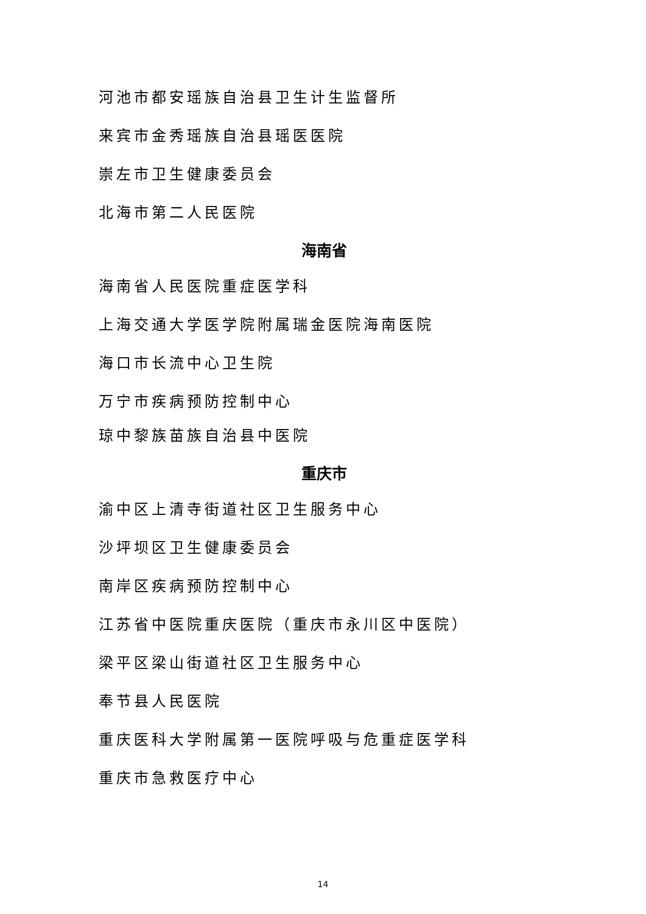河池市都安瑶族自治县卫生计生监督所
来宾市金秀瑶族自治县瑶医医院
崇左市卫生健康委员会
北海市第二人民医院
海南省
海南省人民医院重症医学科
上海交通大学医学院附属瑞金医院海南医院
海口市长流中心卫生院
万宁市疾病预防控制中心
琼中黎族苗族自治县中医院
重庆市
渝中区上清寺街道社区卫生服务中心
沙坪坝区卫生健康委员会
南岸区疾病预防控制中心
江苏省中医院重庆医院（重庆市永川区中医院）
梁平区梁山街道社区卫生服务中心
奉节县人民医院
重庆医科大学附属第一医院呼吸与危重症医学科
重庆市急救医疗中心
14